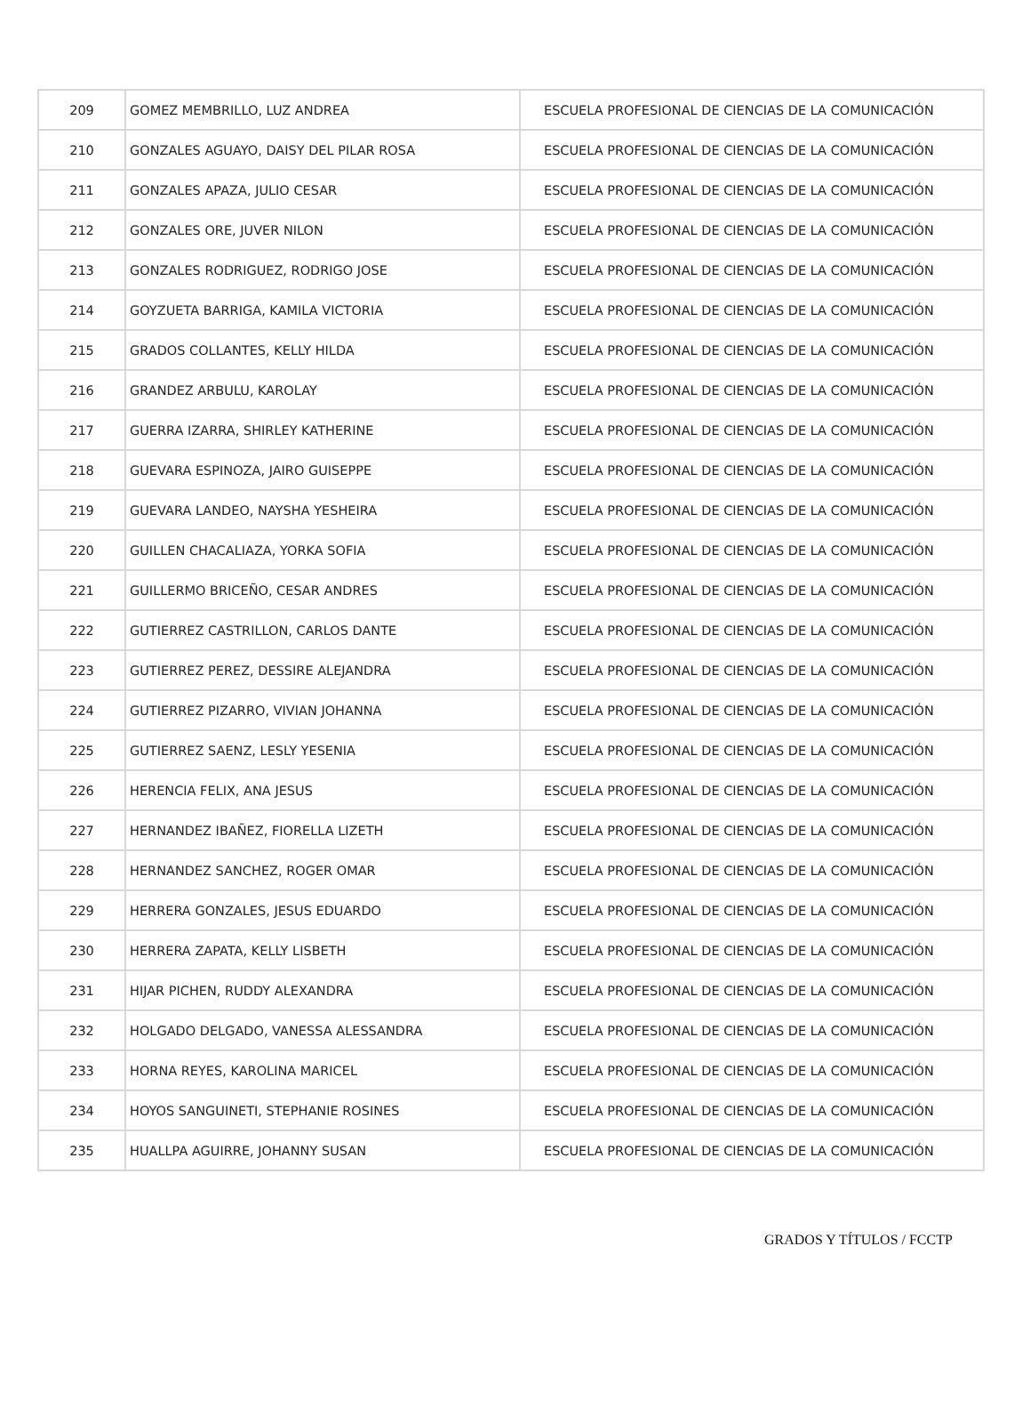| 209 | GOMEZ MEMBRILLO, LUZ ANDREA | ESCUELA PROFESIONAL DE CIENCIAS DE LA COMUNICACIÓN |
| 210 | GONZALES AGUAYO, DAISY DEL PILAR ROSA | ESCUELA PROFESIONAL DE CIENCIAS DE LA COMUNICACIÓN |
| 211 | GONZALES APAZA, JULIO CESAR | ESCUELA PROFESIONAL DE CIENCIAS DE LA COMUNICACIÓN |
| 212 | GONZALES ORE, JUVER NILON | ESCUELA PROFESIONAL DE CIENCIAS DE LA COMUNICACIÓN |
| 213 | GONZALES RODRIGUEZ, RODRIGO JOSE | ESCUELA PROFESIONAL DE CIENCIAS DE LA COMUNICACIÓN |
| 214 | GOYZUETA BARRIGA, KAMILA VICTORIA | ESCUELA PROFESIONAL DE CIENCIAS DE LA COMUNICACIÓN |
| 215 | GRADOS COLLANTES, KELLY HILDA | ESCUELA PROFESIONAL DE CIENCIAS DE LA COMUNICACIÓN |
| 216 | GRANDEZ ARBULU, KAROLAY | ESCUELA PROFESIONAL DE CIENCIAS DE LA COMUNICACIÓN |
| 217 | GUERRA IZARRA, SHIRLEY KATHERINE | ESCUELA PROFESIONAL DE CIENCIAS DE LA COMUNICACIÓN |
| 218 | GUEVARA ESPINOZA, JAIRO GUISEPPE | ESCUELA PROFESIONAL DE CIENCIAS DE LA COMUNICACIÓN |
| 219 | GUEVARA LANDEO, NAYSHA YESHEIRA | ESCUELA PROFESIONAL DE CIENCIAS DE LA COMUNICACIÓN |
| 220 | GUILLEN CHACALIAZA, YORKA SOFIA | ESCUELA PROFESIONAL DE CIENCIAS DE LA COMUNICACIÓN |
| 221 | GUILLERMO BRICEÑO, CESAR ANDRES | ESCUELA PROFESIONAL DE CIENCIAS DE LA COMUNICACIÓN |
| 222 | GUTIERREZ CASTRILLON, CARLOS DANTE | ESCUELA PROFESIONAL DE CIENCIAS DE LA COMUNICACIÓN |
| 223 | GUTIERREZ PEREZ, DESSIRE ALEJANDRA | ESCUELA PROFESIONAL DE CIENCIAS DE LA COMUNICACIÓN |
| 224 | GUTIERREZ PIZARRO, VIVIAN JOHANNA | ESCUELA PROFESIONAL DE CIENCIAS DE LA COMUNICACIÓN |
| 225 | GUTIERREZ SAENZ, LESLY YESENIA | ESCUELA PROFESIONAL DE CIENCIAS DE LA COMUNICACIÓN |
| 226 | HERENCIA FELIX, ANA JESUS | ESCUELA PROFESIONAL DE CIENCIAS DE LA COMUNICACIÓN |
| 227 | HERNANDEZ IBAÑEZ, FIORELLA LIZETH | ESCUELA PROFESIONAL DE CIENCIAS DE LA COMUNICACIÓN |
| 228 | HERNANDEZ SANCHEZ, ROGER OMAR | ESCUELA PROFESIONAL DE CIENCIAS DE LA COMUNICACIÓN |
| 229 | HERRERA GONZALES, JESUS EDUARDO | ESCUELA PROFESIONAL DE CIENCIAS DE LA COMUNICACIÓN |
| 230 | HERRERA ZAPATA, KELLY LISBETH | ESCUELA PROFESIONAL DE CIENCIAS DE LA COMUNICACIÓN |
| 231 | HIJAR PICHEN, RUDDY ALEXANDRA | ESCUELA PROFESIONAL DE CIENCIAS DE LA COMUNICACIÓN |
| 232 | HOLGADO DELGADO, VANESSA ALESSANDRA | ESCUELA PROFESIONAL DE CIENCIAS DE LA COMUNICACIÓN |
| 233 | HORNA REYES, KAROLINA MARICEL | ESCUELA PROFESIONAL DE CIENCIAS DE LA COMUNICACIÓN |
| 234 | HOYOS SANGUINETI, STEPHANIE ROSINES | ESCUELA PROFESIONAL DE CIENCIAS DE LA COMUNICACIÓN |
| 235 | HUALLPA AGUIRRE, JOHANNY SUSAN | ESCUELA PROFESIONAL DE CIENCIAS DE LA COMUNICACIÓN |
GRADOS Y TÍTULOS / FCCTP